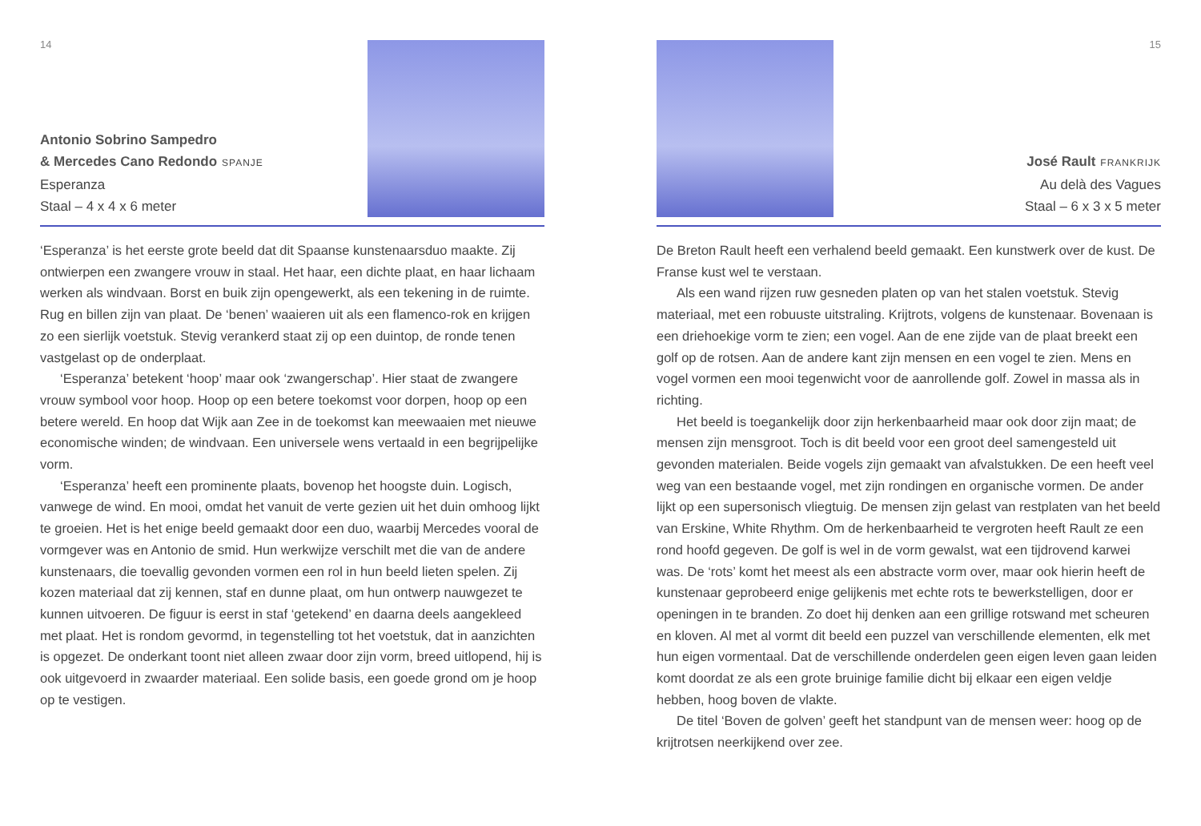14
Antonio Sobrino Sampedro
& Mercedes Cano Redondo SPANJE
Esperanza
Staal – 4 x 4 x 6 meter
‘Esperanza’ is het eerste grote beeld dat dit Spaanse kunstenaarsduo maakte. Zij ontwierpen een zwangere vrouw in staal. Het haar, een dichte plaat, en haar lichaam werken als windvaan. Borst en buik zijn opengewerkt, als een tekening in de ruimte. Rug en billen zijn van plaat. De ‘benen’ waaieren uit als een flamenco-rok en krijgen zo een sierlijk voetstuk. Stevig verankerd staat zij op een duintop, de ronde tenen vastgelast op de onderplaat.
‘Esperanza’ betekent ‘hoop’ maar ook ‘zwangerschap’. Hier staat de zwangere vrouw symbool voor hoop. Hoop op een betere toekomst voor dorpen, hoop op een betere wereld. En hoop dat Wijk aan Zee in de toekomst kan meewaaien met nieuwe economische winden; de windvaan. Een universele wens vertaald in een begrijpelijke vorm.
‘Esperanza’ heeft een prominente plaats, bovenop het hoogste duin. Logisch, vanwege de wind. En mooi, omdat het vanuit de verte gezien uit het duin omhoog lijkt te groeien. Het is het enige beeld gemaakt door een duo, waarbij Mercedes vooral de vormgever was en Antonio de smid. Hun werkwijze verschilt met die van de andere kunstenaars, die toevallig gevonden vormen een rol in hun beeld lieten spelen. Zij kozen materiaal dat zij kennen, staf en dunne plaat, om hun ontwerp nauwgezet te kunnen uitvoeren. De figuur is eerst in staf ‘getekend’ en daarna deels aangekleed met plaat. Het is rondom gevormd, in tegenstelling tot het voetstuk, dat in aanzichten is opgezet. De onderkant toont niet alleen zwaar door zijn vorm, breed uitlopend, hij is ook uitgevoerd in zwaarder materiaal. Een solide basis, een goede grond om je hoop op te vestigen.
15
José Rault FRANKRIJK
Au delà des Vagues
Staal – 6 x 3 x 5 meter
De Breton Rault heeft een verhalend beeld gemaakt. Een kunstwerk over de kust. De Franse kust wel te verstaan.
Als een wand rijzen ruw gesneden platen op van het stalen voetstuk. Stevig materiaal, met een robuuste uitstraling. Krijtrots, volgens de kunstenaar. Bovenaan is een driehoekige vorm te zien; een vogel. Aan de ene zijde van de plaat breekt een golf op de rotsen. Aan de andere kant zijn mensen en een vogel te zien. Mens en vogel vormen een mooi tegenwicht voor de aanrollende golf. Zowel in massa als in richting.
Het beeld is toegankelijk door zijn herkenbaarheid maar ook door zijn maat; de mensen zijn mensgroot. Toch is dit beeld voor een groot deel samengesteld uit gevonden materialen. Beide vogels zijn gemaakt van afvalstukken. De een heeft veel weg van een bestaande vogel, met zijn rondingen en organische vormen. De ander lijkt op een supersonisch vliegtuig. De mensen zijn gelast van restplaten van het beeld van Erskine, White Rhythm. Om de herkenbaarheid te vergroten heeft Rault ze een rond hoofd gegeven. De golf is wel in de vorm gewalst, wat een tijdrovend karwei was. De ‘rots’ komt het meest als een abstracte vorm over, maar ook hierin heeft de kunstenaar geprobeerd enige gelijkenis met echte rots te bewerkstelligen, door er openingen in te branden. Zo doet hij denken aan een grillige rotswand met scheuren en kloven. Al met al vormt dit beeld een puzzel van verschillende elementen, elk met hun eigen vormentaal. Dat de verschillende onderdelen geen eigen leven gaan leiden komt doordat ze als een grote bruinige familie dicht bij elkaar een eigen veldje hebben, hoog boven de vlakte.
De titel ‘Boven de golven’ geeft het standpunt van de mensen weer: hoog op de krijtrotsen neerkijkend over zee.